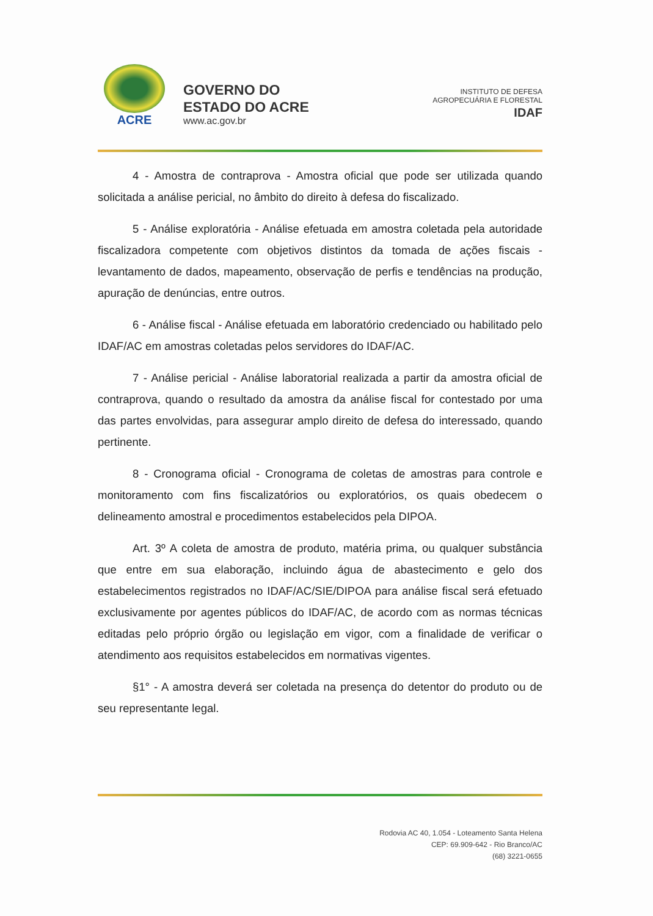ACRE
GOVERNO DO
ESTADO DO ACRE
www.ac.gov.br
INSTITUTO DE DEFESA
AGROPECUÁRIA E FLORESTAL
IDAF
4 - Amostra de contraprova - Amostra oficial que pode ser utilizada quando solicitada a análise pericial, no âmbito do direito à defesa do fiscalizado.
5 - Análise exploratória - Análise efetuada em amostra coletada pela autoridade fiscalizadora competente com objetivos distintos da tomada de ações fiscais - levantamento de dados, mapeamento, observação de perfis e tendências na produção, apuração de denúncias, entre outros.
6 - Análise fiscal - Análise efetuada em laboratório credenciado ou habilitado pelo IDAF/AC em amostras coletadas pelos servidores do IDAF/AC.
7 - Análise pericial - Análise laboratorial realizada a partir da amostra oficial de contraprova, quando o resultado da amostra da análise fiscal for contestado por uma das partes envolvidas, para assegurar amplo direito de defesa do interessado, quando pertinente.
8 - Cronograma oficial - Cronograma de coletas de amostras para controle e monitoramento com fins fiscalizatórios ou exploratórios, os quais obedecem o delineamento amostral e procedimentos estabelecidos pela DIPOA.
Art. 3º A coleta de amostra de produto, matéria prima, ou qualquer substância que entre em sua elaboração, incluindo água de abastecimento e gelo dos estabelecimentos registrados no IDAF/AC/SIE/DIPOA para análise fiscal será efetuado exclusivamente por agentes públicos do IDAF/AC, de acordo com as normas técnicas editadas pelo próprio órgão ou legislação em vigor, com a finalidade de verificar o atendimento aos requisitos estabelecidos em normativas vigentes.
§1° - A amostra deverá ser coletada na presença do detentor do produto ou de seu representante legal.
Rodovia AC 40, 1.054 - Loteamento Santa Helena
CEP: 69.909-642 - Rio Branco/AC
(68) 3221-0655